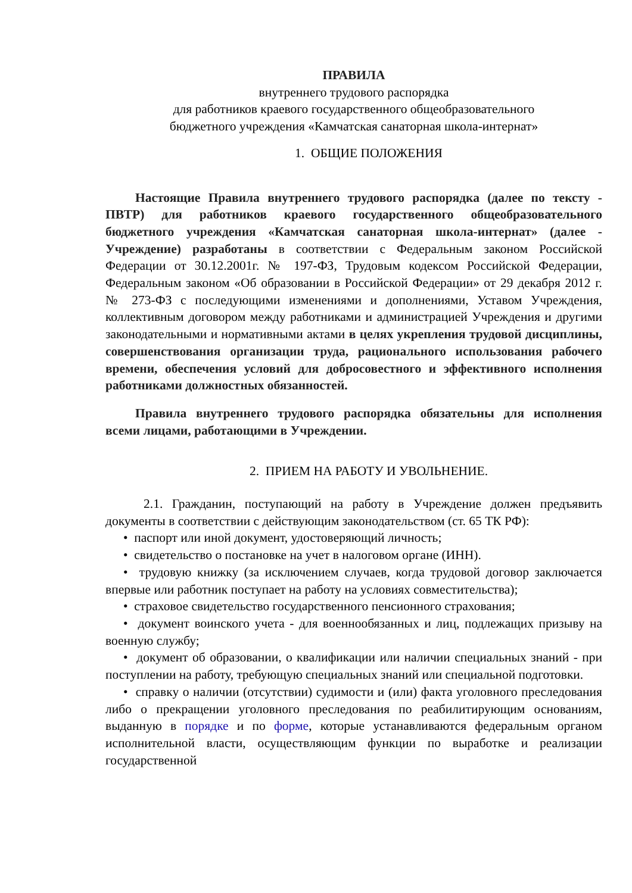ПРАВИЛА
внутреннего трудового распорядка
для работников краевого государственного общеобразовательного
бюджетного учреждения «Камчатская санаторная школа-интернат»
1. ОБЩИЕ ПОЛОЖЕНИЯ
Настоящие Правила внутреннего трудового распорядка (далее по тексту - ПВТР) для работников краевого государственного общеобразовательного бюджетного учреждения «Камчатская санаторная школа-интернат» (далее - Учреждение) разработаны в соответствии с Федеральным законом Российской Федерации от 30.12.2001г. № 197-ФЗ, Трудовым кодексом Российской Федерации, Федеральным законом «Об образовании в Российской Федерации» от 29 декабря 2012 г. № 273-ФЗ с последующими изменениями и дополнениями, Уставом Учреждения, коллективным договором между работниками и администрацией Учреждения и другими законодательными и нормативными актами в целях укрепления трудовой дисциплины, совершенствования организации труда, рационального использования рабочего времени, обеспечения условий для добросовестного и эффективного исполнения работниками должностных обязанностей.
Правила внутреннего трудового распорядка обязательны для исполнения всеми лицами, работающими в Учреждении.
2. ПРИЕМ НА РАБОТУ И УВОЛЬНЕНИЕ.
2.1. Гражданин, поступающий на работу в Учреждение должен предъявить документы в соответствии с действующим законодательством (ст. 65 ТК РФ):
• паспорт или иной документ, удостоверяющий личность;
• свидетельство о постановке на учет в налоговом органе (ИНН).
• трудовую книжку (за исключением случаев, когда трудовой договор заключается впервые или работник поступает на работу на условиях совместительства);
• страховое свидетельство государственного пенсионного страхования;
• документ воинского учета - для военнообязанных и лиц, подлежащих призыву на военную службу;
• документ об образовании, о квалификации или наличии специальных знаний - при поступлении на работу, требующую специальных знаний или специальной подготовки.
• справку о наличии (отсутствии) судимости и (или) факта уголовного преследования либо о прекращении уголовного преследования по реабилитирующим основаниям, выданную в порядке и по форме, которые устанавливаются федеральным органом исполнительной власти, осуществляющим функции по выработке и реализации государственной